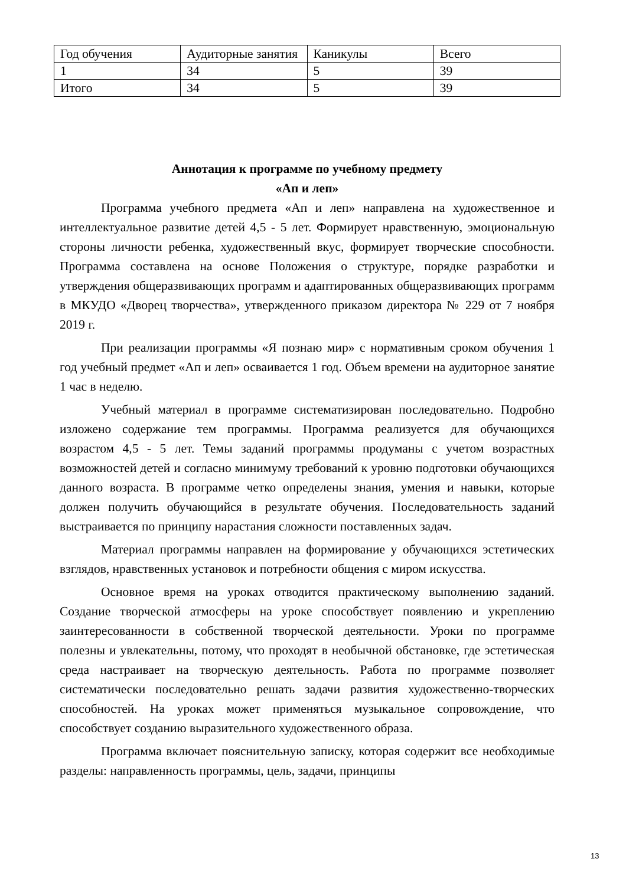| Год обучения | Аудиторные занятия | Каникулы | Всего |
| 1 | 34 | 5 | 39 |
| Итого | 34 | 5 | 39 |
Аннотация к программе по учебному предмету
«Ап и леп»
Программа учебного предмета «Ап и леп» направлена на художественное и интеллектуальное развитие детей 4,5 - 5 лет. Формирует нравственную, эмоциональную стороны личности ребенка, художественный вкус, формирует творческие способности. Программа составлена на основе Положения о структуре, порядке разработки и утверждения общеразвивающих программ и адаптированных общеразвивающих программ в МКУДО «Дворец творчества», утвержденного приказом директора № 229 от 7 ноября 2019 г.
При реализации программы «Я познаю мир» с нормативным сроком обучения 1 год учебный предмет «Ап и леп» осваивается 1 год. Объем времени на аудиторное занятие 1 час в неделю.
Учебный материал в программе систематизирован последовательно. Подробно изложено содержание тем программы. Программа реализуется для обучающихся возрастом 4,5 - 5 лет. Темы заданий программы продуманы с учетом возрастных возможностей детей и согласно минимуму требований к уровню подготовки обучающихся данного возраста. В программе четко определены знания, умения и навыки, которые должен получить обучающийся в результате обучения. Последовательность заданий выстраивается по принципу нарастания сложности поставленных задач.
Материал программы направлен на формирование у обучающихся эстетических взглядов, нравственных установок и потребности общения с миром искусства.
Основное время на уроках отводится практическому выполнению заданий. Создание творческой атмосферы на уроке способствует появлению и укреплению заинтересованности в собственной творческой деятельности. Уроки по программе полезны и увлекательны, потому, что проходят в необычной обстановке, где эстетическая среда настраивает на творческую деятельность. Работа по программе позволяет систематически последовательно решать задачи развития художественно-творческих способностей. На уроках может применяться музыкальное сопровождение, что способствует созданию выразительного художественного образа.
Программа включает пояснительную записку, которая содержит все необходимые разделы: направленность программы, цель, задачи, принципы
13